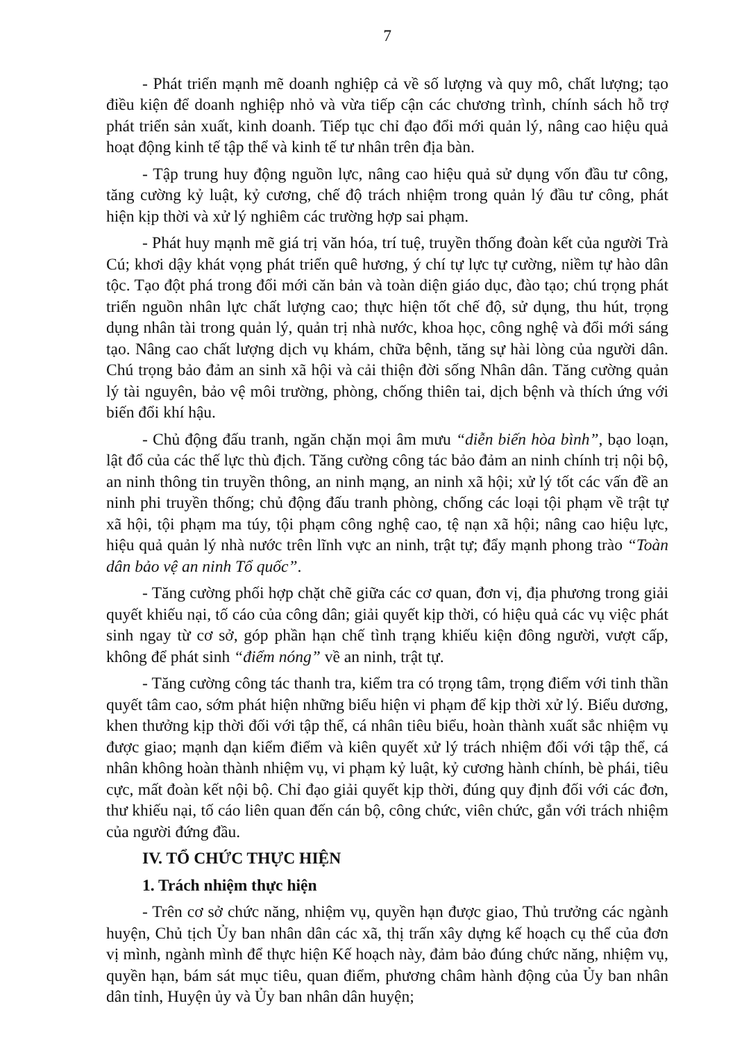7
- Phát triển mạnh mẽ doanh nghiệp cả về số lượng và quy mô, chất lượng; tạo điều kiện để doanh nghiệp nhỏ và vừa tiếp cận các chương trình, chính sách hỗ trợ phát triển sản xuất, kinh doanh. Tiếp tục chỉ đạo đổi mới quản lý, nâng cao hiệu quả hoạt động kinh tế tập thể và kinh tế tư nhân trên địa bàn.
- Tập trung huy động nguồn lực, nâng cao hiệu quả sử dụng vốn đầu tư công, tăng cường kỷ luật, kỷ cương, chế độ trách nhiệm trong quản lý đầu tư công, phát hiện kịp thời và xử lý nghiêm các trường hợp sai phạm.
- Phát huy mạnh mẽ giá trị văn hóa, trí tuệ, truyền thống đoàn kết của người Trà Cú; khơi dậy khát vọng phát triển quê hương, ý chí tự lực tự cường, niềm tự hào dân tộc. Tạo đột phá trong đổi mới căn bản và toàn diện giáo dục, đào tạo; chú trọng phát triển nguồn nhân lực chất lượng cao; thực hiện tốt chế độ, sử dụng, thu hút, trọng dụng nhân tài trong quản lý, quản trị nhà nước, khoa học, công nghệ và đổi mới sáng tạo. Nâng cao chất lượng dịch vụ khám, chữa bệnh, tăng sự hài lòng của người dân. Chú trọng bảo đảm an sinh xã hội và cải thiện đời sống Nhân dân. Tăng cường quản lý tài nguyên, bảo vệ môi trường, phòng, chống thiên tai, dịch bệnh và thích ứng với biến đổi khí hậu.
- Chủ động đấu tranh, ngăn chặn mọi âm mưu “diễn biến hòa bình”, bạo loạn, lật đổ của các thế lực thù địch. Tăng cường công tác bảo đảm an ninh chính trị nội bộ, an ninh thông tin truyền thông, an ninh mạng, an ninh xã hội; xử lý tốt các vấn đề an ninh phi truyền thống; chủ động đấu tranh phòng, chống các loại tội phạm về trật tự xã hội, tội phạm ma túy, tội phạm công nghệ cao, tệ nạn xã hội; nâng cao hiệu lực, hiệu quả quản lý nhà nước trên lĩnh vực an ninh, trật tự; đẩy mạnh phong trào “Toàn dân bảo vệ an ninh Tổ quốc”.
- Tăng cường phối hợp chặt chẽ giữa các cơ quan, đơn vị, địa phương trong giải quyết khiếu nại, tố cáo của công dân; giải quyết kịp thời, có hiệu quả các vụ việc phát sinh ngay từ cơ sở, góp phần hạn chế tình trạng khiếu kiện đông người, vượt cấp, không để phát sinh “điểm nóng” về an ninh, trật tự.
- Tăng cường công tác thanh tra, kiểm tra có trọng tâm, trọng điểm với tinh thần quyết tâm cao, sớm phát hiện những biểu hiện vi phạm để kịp thời xử lý. Biểu dương, khen thưởng kịp thời đối với tập thể, cá nhân tiêu biểu, hoàn thành xuất sắc nhiệm vụ được giao; mạnh dạn kiểm điểm và kiên quyết xử lý trách nhiệm đối với tập thể, cá nhân không hoàn thành nhiệm vụ, vi phạm kỷ luật, kỷ cương hành chính, bè phái, tiêu cực, mất đoàn kết nội bộ. Chỉ đạo giải quyết kịp thời, đúng quy định đối với các đơn, thư khiếu nại, tố cáo liên quan đến cán bộ, công chức, viên chức, gắn với trách nhiệm của người đứng đầu.
IV. TỔ CHỨC THỰC HIỆN
1. Trách nhiệm thực hiện
- Trên cơ sở chức năng, nhiệm vụ, quyền hạn được giao, Thủ trưởng các ngành huyện, Chủ tịch Ủy ban nhân dân các xã, thị trấn xây dựng kế hoạch cụ thể của đơn vị mình, ngành mình để thực hiện Kế hoạch này, đảm bảo đúng chức năng, nhiệm vụ, quyền hạn, bám sát mục tiêu, quan điểm, phương châm hành động của Ủy ban nhân dân tỉnh, Huyện ủy và Ủy ban nhân dân huyện;